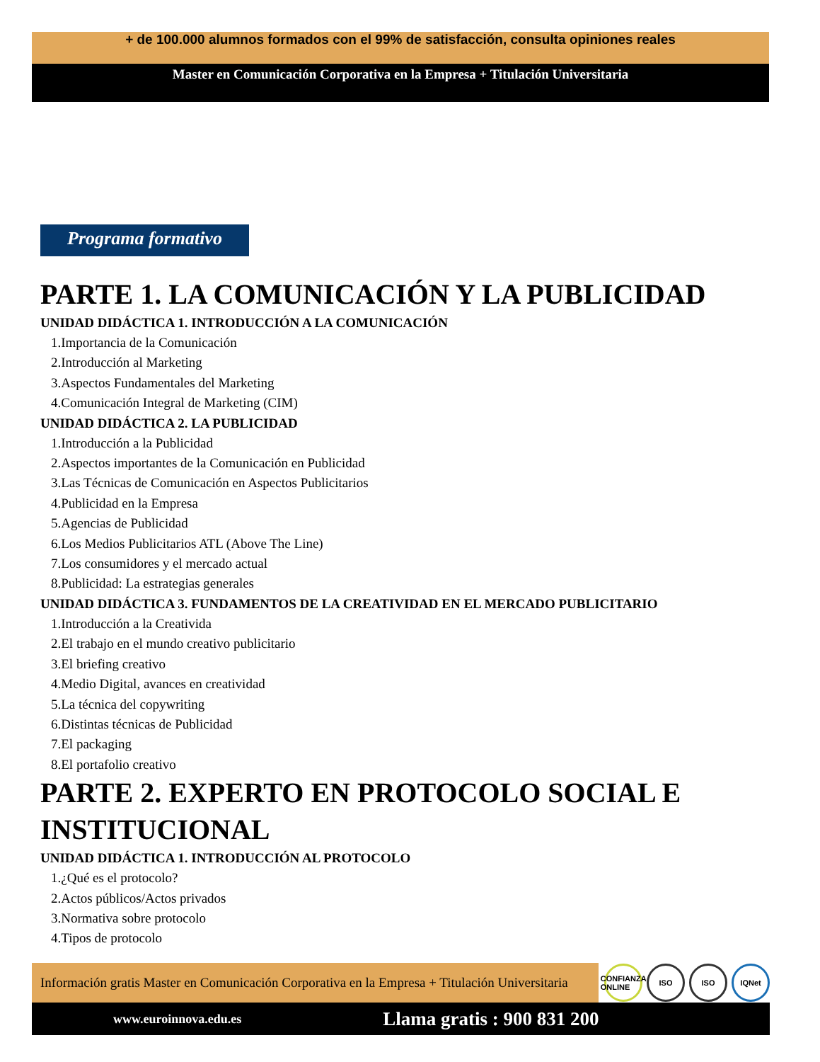+ de 100.000 alumnos formados con el 99% de satisfacción, consulta opiniones reales
Master en Comunicación Corporativa en la Empresa + Titulación Universitaria
Programa formativo
PARTE 1. LA COMUNICACIÓN Y LA PUBLICIDAD
UNIDAD DIDÁCTICA 1. INTRODUCCIÓN A LA COMUNICACIÓN
1.Importancia de la Comunicación
2.Introducción al Marketing
3.Aspectos Fundamentales del Marketing
4.Comunicación Integral de Marketing (CIM)
UNIDAD DIDÁCTICA 2. LA PUBLICIDAD
1.Introducción a la Publicidad
2.Aspectos importantes de la Comunicación en Publicidad
3.Las Técnicas de Comunicación en Aspectos Publicitarios
4.Publicidad en la Empresa
5.Agencias de Publicidad
6.Los Medios Publicitarios ATL (Above The Line)
7.Los consumidores y el mercado actual
8.Publicidad: La estrategias generales
UNIDAD DIDÁCTICA 3. FUNDAMENTOS DE LA CREATIVIDAD EN EL MERCADO PUBLICITARIO
1.Introducción a la Creativida
2.El trabajo en el mundo creativo publicitario
3.El briefing creativo
4.Medio Digital, avances en creatividad
5.La técnica del copywriting
6.Distintas técnicas de Publicidad
7.El packaging
8.El portafolio creativo
PARTE 2. EXPERTO EN PROTOCOLO SOCIAL E INSTITUCIONAL
UNIDAD DIDÁCTICA 1. INTRODUCCIÓN AL PROTOCOLO
1.¿Qué es el protocolo?
2.Actos públicos/Actos privados
3.Normativa sobre protocolo
4.Tipos de protocolo
Información gratis Master en Comunicación Corporativa en la Empresa + Titulación Universitaria
CONFIANZA ONLINE ISO ISO IQNet
www.euroinnova.edu.es Llama gratis : 900 831 200